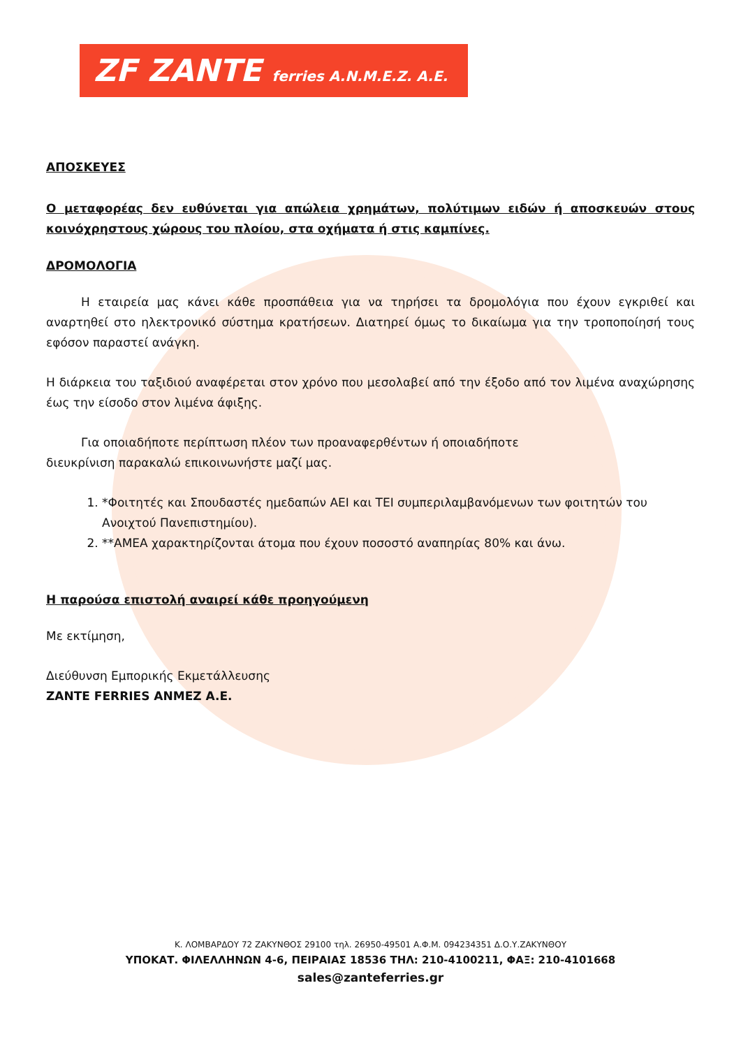ZF ZANTE ferries A.N.M.E.Z. A.E.
ΑΠΟΣΚΕΥΕΣ
Ο μεταφορέας δεν ευθύνεται για απώλεια χρημάτων, πολύτιμων ειδών ή αποσκευών στους κοινόχρηστους χώρους του πλοίου, στα οχήματα ή στις καμπίνες.
ΔΡΟΜΟΛΟΓΙΑ
Η εταιρεία μας κάνει κάθε προσπάθεια για να τηρήσει τα δρομολόγια που έχουν εγκριθεί και αναρτηθεί στο ηλεκτρονικό σύστημα κρατήσεων. Διατηρεί όμως το δικαίωμα για την τροποποίησή τους εφόσον παραστεί ανάγκη.
Η διάρκεια του ταξιδιού αναφέρεται στον χρόνο που μεσολαβεί από την έξοδο από τον λιμένα αναχώρησης έως την είσοδο στον λιμένα άφιξης.
Για οποιαδήποτε περίπτωση πλέον των προαναφερθέντων ή οποιαδήποτε
διευκρίνιση παρακαλώ επικοινωνήστε μαζί μας.
1. *Φοιτητές και Σπουδαστές ημεδαπών ΑΕΙ και ΤΕΙ συμπεριλαμβανόμενων των φοιτητών του Ανοιχτού Πανεπιστημίου).
2. **ΑΜΕΑ χαρακτηρίζονται άτομα που έχουν ποσοστό αναπηρίας 80% και άνω.
Η παρούσα επιστολή αναιρεί κάθε προηγούμενη
Με εκτίμηση,
Διεύθυνση Εμπορικής Εκμετάλλευσης
ZANTE FERRIES ANMEZ A.E.
Κ. ΛΟΜΒΑΡΔΟΥ 72 ΖΑΚΥΝΘΟΣ 29100 τηλ. 26950-49501 Α.Φ.Μ. 094234351 Δ.Ο.Υ.ΖΑΚΥΝΘΟΥ
ΥΠΟΚΑΤ. ΦΙΛΕΛΛΗΝΩΝ 4-6, ΠΕΙΡΑΙΑΣ 18536 ΤΗΛ: 210-4100211, ΦΑΞ: 210-4101668
sales@zanteferries.gr